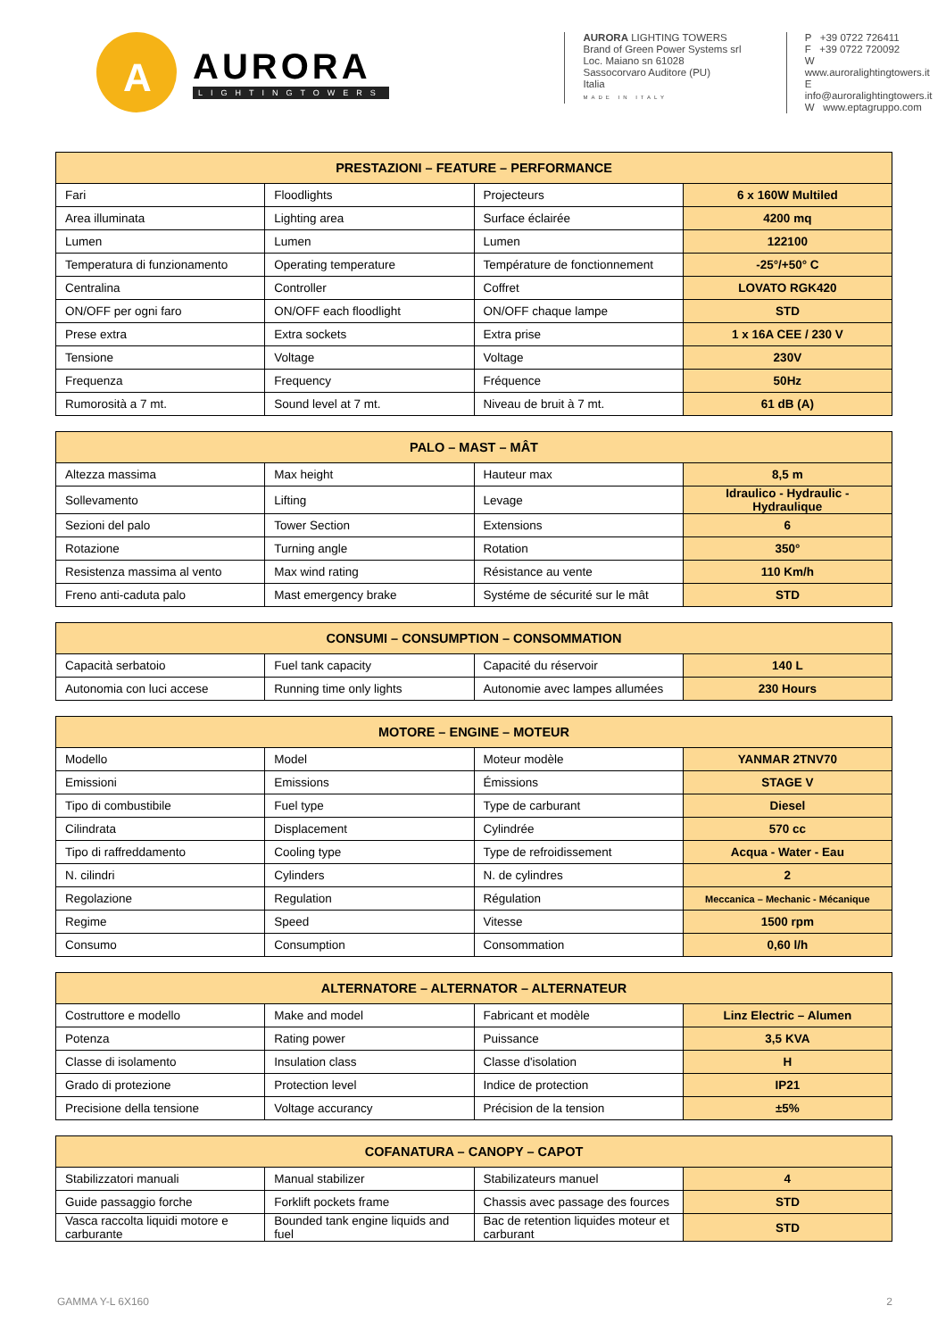A
AURORA
LIGHTINGTOWERS
AURORA LIGHTING TOWERS
Brand of Green Power Systems srl
Loc. Maiano sn 61028
Sassocorvaro Auditore (PU)
Italia
MADE IN ITALY
P +39 0722 726411
F +39 0722 720092
W www.auroralightingtowers.it
E info@auroralightingtowers.it
W www.eptagruppo.com
| PRESTAZIONI – FEATURE – PERFORMANCE | | | |
| --- | --- | --- | --- |
| Fari | Floodlights | Projecteurs | 6 x 160W Multiled |
| Area illuminata | Lighting area | Surface éclairée | 4200 mq |
| Lumen | Lumen | Lumen | 122100 |
| Temperatura di funzionamento | Operating temperature | Température de fonctionnement | -25°/+50° C |
| Centralina | Controller | Coffret | LOVATO RGK420 |
| ON/OFF per ogni faro | ON/OFF each floodlight | ON/OFF chaque lampe | STD |
| Prese extra | Extra sockets | Extra prise | 1 x 16A CEE / 230 V |
| Tensione | Voltage | Voltage | 230V |
| Frequenza | Frequency | Fréquence | 50Hz |
| Rumorosità a 7 mt. | Sound level at 7 mt. | Niveau de bruit à 7 mt. | 61 dB (A) |
| PALO – MAST – MÂT | | | |
| --- | --- | --- | --- |
| Altezza massima | Max height | Hauteur max | 8,5 m |
| Sollevamento | Lifting | Levage | Idraulico - Hydraulic - Hydraulique |
| Sezioni del palo | Tower Section | Extensions | 6 |
| Rotazione | Turning angle | Rotation | 350° |
| Resistenza massima al vento | Max wind rating | Résistance au vente | 110 Km/h |
| Freno anti-caduta palo | Mast emergency brake | Systéme de sécurité sur le mât | STD |
| CONSUMI – CONSUMPTION – CONSOMMATION | | | |
| --- | --- | --- | --- |
| Capacità serbatoio | Fuel tank capacity | Capacité du réservoir | 140 L |
| Autonomia con luci accese | Running time only lights | Autonomie avec lampes allumées | 230 Hours |
| MOTORE – ENGINE – MOTEUR | | | |
| --- | --- | --- | --- |
| Modello | Model | Moteur modèle | YANMAR 2TNV70 |
| Emissioni | Emissions | Émissions | STAGE V |
| Tipo di combustibile | Fuel type | Type de carburant | Diesel |
| Cilindrata | Displacement | Cylindrée | 570 cc |
| Tipo di raffreddamento | Cooling type | Type de refroidissement | Acqua - Water - Eau |
| N. cilindri | Cylinders | N. de cylindres | 2 |
| Regolazione | Regulation | Régulation | Meccanica – Mechanic - Mécanique |
| Regime | Speed | Vitesse | 1500 rpm |
| Consumo | Consumption | Consommation | 0,60 l/h |
| ALTERNATORE – ALTERNATOR – ALTERNATEUR | | | |
| --- | --- | --- | --- |
| Costruttore e modello | Make and model | Fabricant et modèle | Linz Electric – Alumen |
| Potenza | Rating power | Puissance | 3,5 KVA |
| Classe di isolamento | Insulation class | Classe d'isolation | H |
| Grado di protezione | Protection level | Indice de protection | IP21 |
| Precisione della tensione | Voltage accurancy | Précision de la tension | ±5% |
| COFANATURA – CANOPY – CAPOT | | | |
| --- | --- | --- | --- |
| Stabilizzatori manuali | Manual stabilizer | Stabilizateurs manuel | 4 |
| Guide passaggio forche | Forklift pockets frame | Chassis avec passage des fources | STD |
| Vasca raccolta liquidi motore e carburante | Bounded tank engine liquids and fuel | Bac de retention liquides moteur et carburant | STD |
GAMMA Y-L 6X160 2